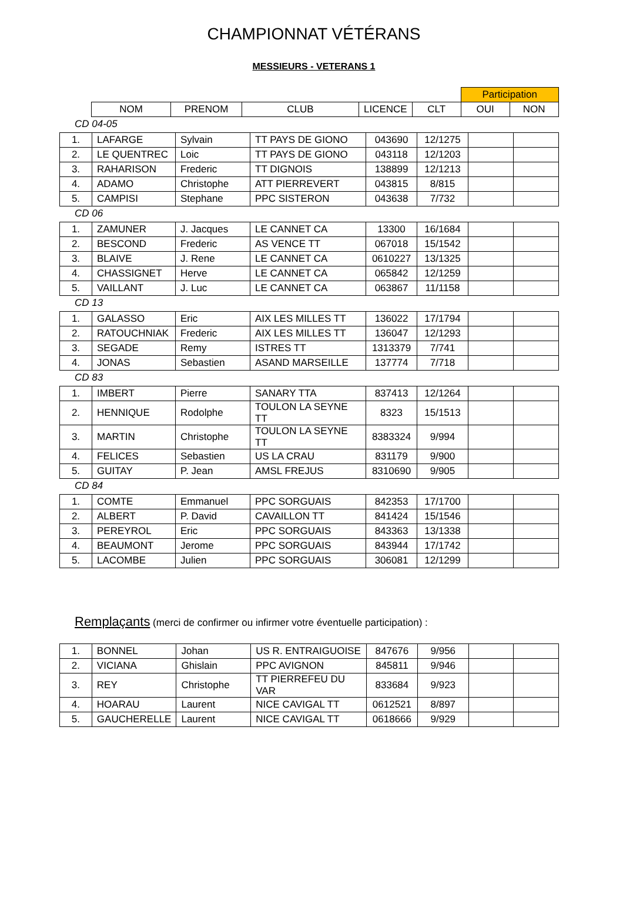CHAMPIONNAT VÉTÉRANS
MESSIEURS - VETERANS 1
| | | | | | Participation | |
| --- | --- | --- | --- | --- | --- | --- |
| NOM | PRENOM | CLUB | LICENCE | CLT | OUI | NON |
CD 04-05
| 1. | LAFARGE | Sylvain | TT PAYS DE GIONO | 043690 | 12/1275 | | |
| 2. | LE QUENTREC | Loic | TT PAYS DE GIONO | 043118 | 12/1203 | | |
| 3. | RAHARISON | Frederic | TT DIGNOIS | 138899 | 12/1213 | | |
| 4. | ADAMO | Christophe | ATT PIERREVERT | 043815 | 8/815 | | |
| 5. | CAMPISI | Stephane | PPC SISTERON | 043638 | 7/732 | | |
CD 06
| 1. | ZAMUNER | J. Jacques | LE CANNET CA | 13300 | 16/1684 | | |
| 2. | BESCOND | Frederic | AS VENCE TT | 067018 | 15/1542 | | |
| 3. | BLAIVE | J. Rene | LE CANNET CA | 0610227 | 13/1325 | | |
| 4. | CHASSIGNET | Herve | LE CANNET CA | 065842 | 12/1259 | | |
| 5. | VAILLANT | J. Luc | LE CANNET CA | 063867 | 11/1158 | | |
CD 13
| 1. | GALASSO | Eric | AIX LES MILLES TT | 136022 | 17/1794 | | |
| 2. | RATOUCHNIAK | Frederic | AIX LES MILLES TT | 136047 | 12/1293 | | |
| 3. | SEGADE | Remy | ISTRES TT | 1313379 | 7/741 | | |
| 4. | JONAS | Sebastien | ASAND MARSEILLE | 137774 | 7/718 | | |
CD 83
| 1. | IMBERT | Pierre | SANARY TTA | 837413 | 12/1264 | | |
| 2. | HENNIQUE | Rodolphe | TOULON LA SEYNE TT | 8323 | 15/1513 | | |
| 3. | MARTIN | Christophe | TOULON LA SEYNE TT | 8383324 | 9/994 | | |
| 4. | FELICES | Sebastien | US LA CRAU | 831179 | 9/900 | | |
| 5. | GUITAY | P. Jean | AMSL FREJUS | 8310690 | 9/905 | | |
CD 84
| 1. | COMTE | Emmanuel | PPC SORGUAIS | 842353 | 17/1700 | | |
| 2. | ALBERT | P. David | CAVAILLON TT | 841424 | 15/1546 | | |
| 3. | PEREYROL | Eric | PPC SORGUAIS | 843363 | 13/1338 | | |
| 4. | BEAUMONT | Jerome | PPC SORGUAIS | 843944 | 17/1742 | | |
| 5. | LACOMBE | Julien | PPC SORGUAIS | 306081 | 12/1299 | | |
Remplaçants (merci de confirmer ou infirmer votre éventuelle participation) :
| 1. | BONNEL | Johan | US R. ENTRAIGUOISE | 847676 | 9/956 | | |
| 2. | VICIANA | Ghislain | PPC AVIGNON | 845811 | 9/946 | | |
| 3. | REY | Christophe | TT PIERREFEU DU VAR | 833684 | 9/923 | | |
| 4. | HOARAU | Laurent | NICE CAVIGAL TT | 0612521 | 8/897 | | |
| 5. | GAUCHERELLE | Laurent | NICE CAVIGAL TT | 0618666 | 9/929 | | |